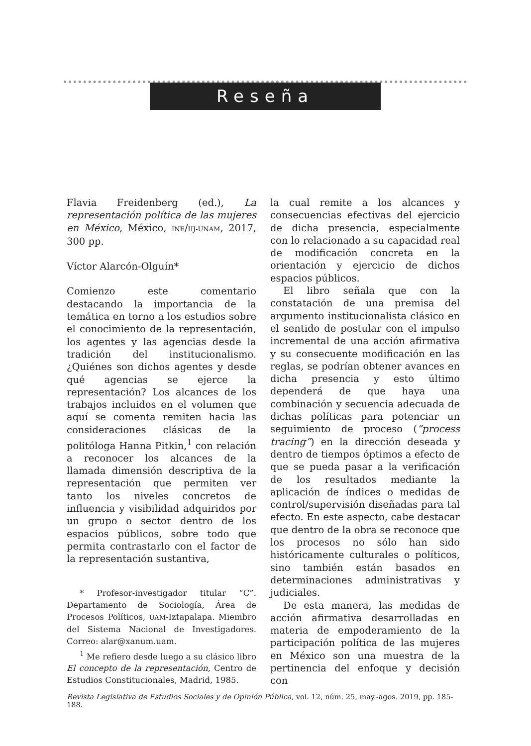Reseña
Flavia Freidenberg (ed.), La representación política de las mujeres en México, México, INE/IIJ-UNAM, 2017, 300 pp.
Víctor Alarcón-Olguín*
Comienzo este comentario destacando la importancia de la temática en torno a los estudios sobre el conocimiento de la representación, los agentes y las agencias desde la tradición del institucionalismo. ¿Quiénes son dichos agentes y desde qué agencias se ejerce la representación? Los alcances de los trabajos incluidos en el volumen que aquí se comenta remiten hacia las consideraciones clásicas de la politóloga Hanna Pitkin,<sup>1</sup> con relación a reconocer los alcances de la llamada dimensión descriptiva de la representación que permiten ver tanto los niveles concretos de influencia y visibilidad adquiridos por un grupo o sector dentro de los espacios públicos, sobre todo que permita contrastarlo con el factor de la representación sustantiva,
* Profesor-investigador titular “C”. Departamento de Sociología, Área de Procesos Políticos, UAM-Iztapalapa. Miembro del Sistema Nacional de Investigadores. Correo: alar@xanum.uam.
<sup>1</sup> Me refiero desde luego a su clásico libro El concepto de la representación, Centro de Estudios Constitucionales, Madrid, 1985.
la cual remite a los alcances y consecuencias efectivas del ejercicio de dicha presencia, especialmente con lo relacionado a su capacidad real de modificación concreta en la orientación y ejercicio de dichos espacios públicos.
El libro señala que con la constatación de una premisa del argumento institucionalista clásico en el sentido de postular con el impulso incremental de una acción afirmativa y su consecuente modificación en las reglas, se podrían obtener avances en dicha presencia y esto último dependerá de que haya una combinación y secuencia adecuada de dichas políticas para potenciar un seguimiento de proceso (“process tracing”) en la dirección deseada y dentro de tiempos óptimos a efecto de que se pueda pasar a la verificación de los resultados mediante la aplicación de índices o medidas de control/supervisión diseñadas para tal efecto. En este aspecto, cabe destacar que dentro de la obra se reconoce que los procesos no sólo han sido históricamente culturales o políticos, sino también están basados en determinaciones administrativas y judiciales.
De esta manera, las medidas de acción afirmativa desarrolladas en materia de empoderamiento de la participación política de las mujeres en México son una muestra de la pertinencia del enfoque y decisión con
Revista Legislativa de Estudios Sociales y de Opinión Pública, vol. 12, núm. 25, may.-agos. 2019, pp. 185-188.